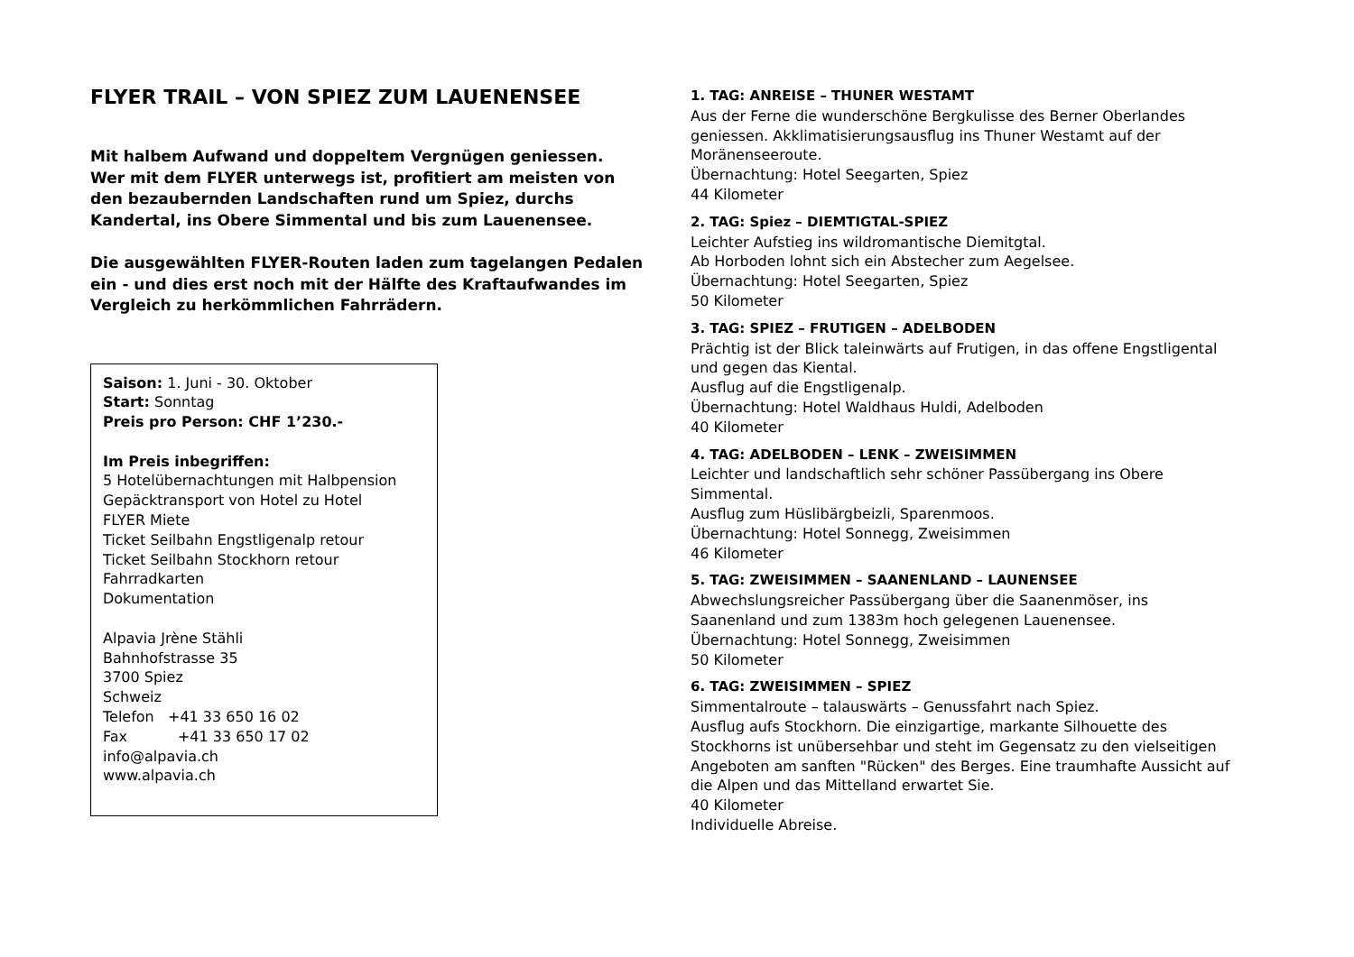FLYER TRAIL – VON SPIEZ ZUM LAUENENSEE
Mit halbem Aufwand und doppeltem Vergnügen geniessen.
Wer mit dem FLYER unterwegs ist, profitiert am meisten von den bezaubernden Landschaften rund um Spiez, durchs Kandertal, ins Obere Simmental und bis zum Lauenensee.
Die ausgewählten FLYER-Routen laden zum tagelangen Pedalen ein - und dies erst noch mit der Hälfte des Kraftaufwandes im Vergleich zu herkömmlichen Fahrrädern.
Saison: 1. Juni - 30. Oktober
Start: Sonntag
Preis pro Person: CHF 1’230.-
Im Preis inbegriffen:
5 Hotelübernachtungen mit Halbpension
Gepäcktransport von Hotel zu Hotel
FLYER Miete
Ticket Seilbahn Engstligenalp retour
Ticket Seilbahn Stockhorn retour
Fahrradkarten
Dokumentation
Alpavia Jrène Stähli
Bahnhofstrasse 35
3700 Spiez
Schweiz
Telefon +41 33 650 16 02
Fax +41 33 650 17 02
info@alpavia.ch
www.alpavia.ch
1. TAG: ANREISE – THUNER WESTAMT
Aus der Ferne die wunderschöne Bergkulisse des Berner Oberlandes geniessen. Akklimatisierungsausflug ins Thuner Westamt auf der Moränenseeroute.
Übernachtung: Hotel Seegarten, Spiez
44 Kilometer
2. TAG: Spiez – DIEMTIGTAL-SPIEZ
Leichter Aufstieg ins wildromantische Diemitgtal.
Ab Horboden lohnt sich ein Abstecher zum Aegelsee.
Übernachtung: Hotel Seegarten, Spiez
50 Kilometer
3. TAG: SPIEZ – FRUTIGEN – ADELBODEN
Prächtig ist der Blick taleinwärts auf Frutigen, in das offene Engstligental und gegen das Kiental.
Ausflug auf die Engstligenalp.
Übernachtung: Hotel Waldhaus Huldi, Adelboden
40 Kilometer
4. TAG: ADELBODEN – LENK – ZWEISIMMEN
Leichter und landschaftlich sehr schöner Passübergang ins Obere Simmental.
Ausflug zum Hüslibärgbeizli, Sparenmoos.
Übernachtung: Hotel Sonnegg, Zweisimmen
46 Kilometer
5. TAG: ZWEISIMMEN – SAANENLAND – LAUNENSEE
Abwechslungsreicher Passübergang über die Saanenmöser, ins Saanenland und zum 1383m hoch gelegenen Lauenensee.
Übernachtung: Hotel Sonnegg, Zweisimmen
50 Kilometer
6. TAG: ZWEISIMMEN – SPIEZ
Simmentalroute – talauswärts – Genussfahrt nach Spiez.
Ausflug aufs Stockhorn. Die einzigartige, markante Silhouette des Stockhorns ist unübersehbar und steht im Gegensatz zu den vielseitigen Angeboten am sanften "Rücken" des Berges. Eine traumhafte Aussicht auf die Alpen und das Mittelland erwartet Sie.
40 Kilometer
Individuelle Abreise.